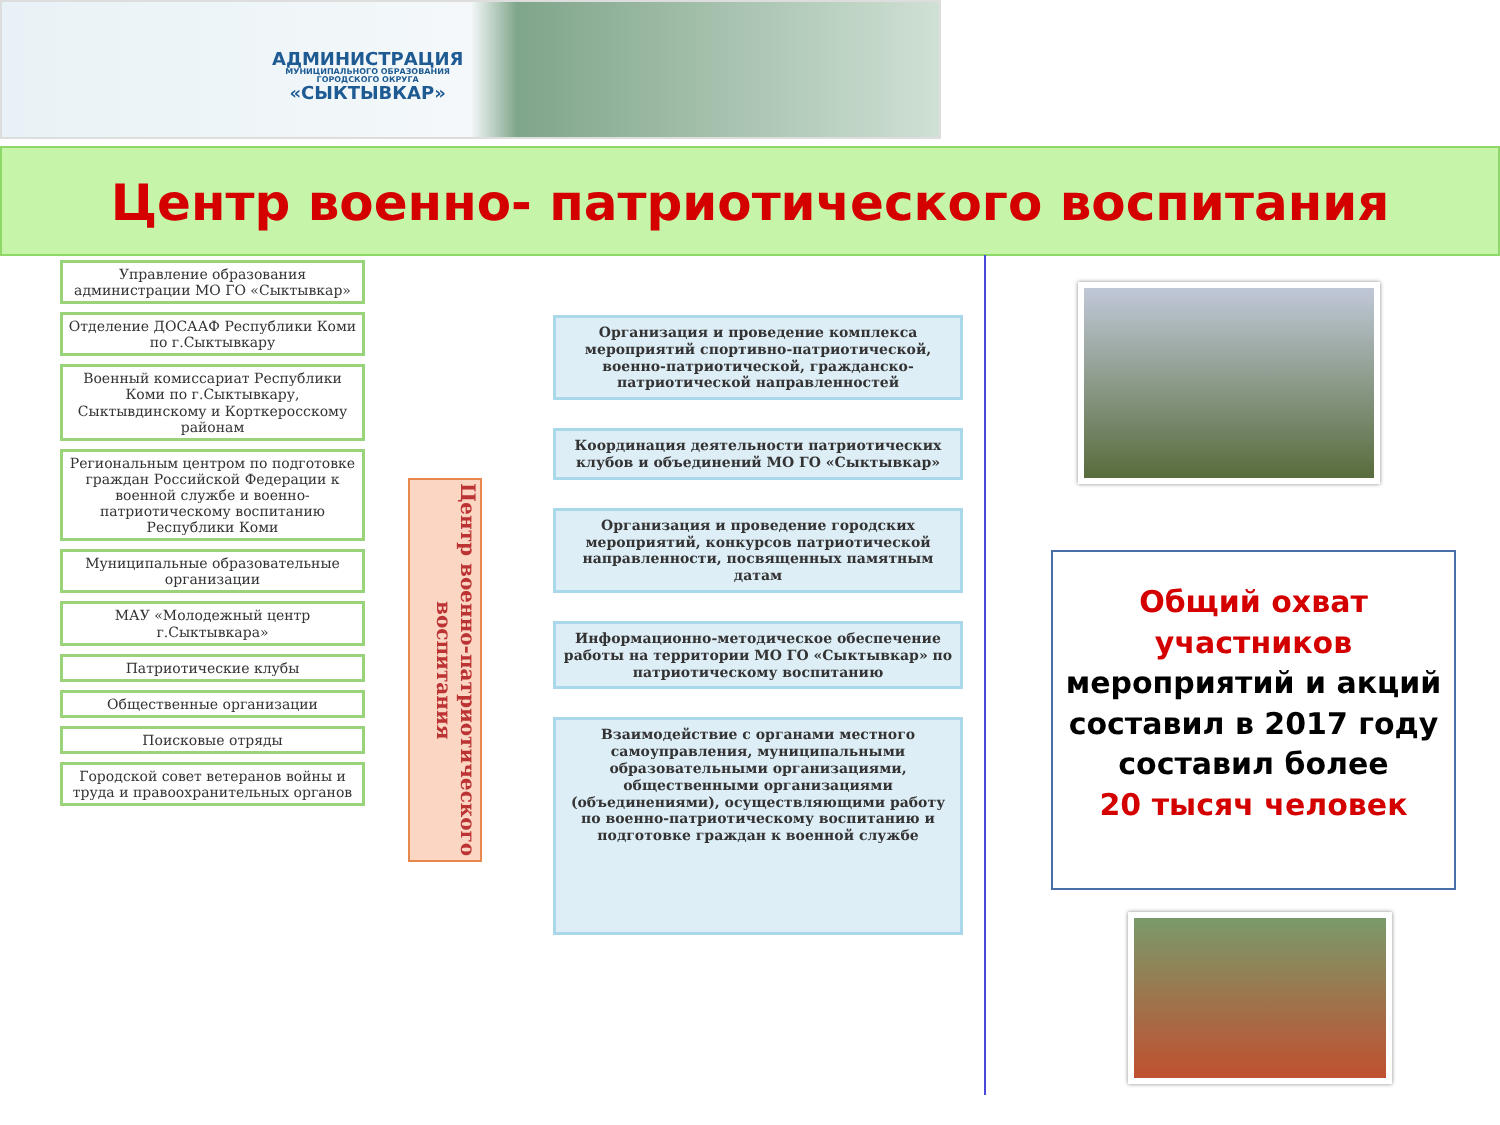АДМИНИСТРАЦИЯ
МУНИЦИПАЛЬНОГО ОБРАЗОВАНИЯ
ГОРОДСКОГО ОКРУГА
«СЫКТЫВКАР»
Центр военно- патриотического воспитания
Управление образования администрации МО ГО «Сыктывкар»
Отделение ДОСААФ Республики Коми по г.Сыктывкару
Военный комиссариат Республики Коми по г.Сыктывкару, Сыктывдинскому и Корткеросскому районам
Региональным центром по подготовке граждан Российской Федерации к военной службе и военно-патриотическому воспитанию Республики Коми
Муниципальные образовательные организации
МАУ «Молодежный центр г.Сыктывкара»
Патриотические клубы
Общественные организации
Поисковые отряды
Городской совет ветеранов войны и труда и правоохранительных органов
Центр военно-патриотического воспитания
Организация и проведение комплекса мероприятий спортивно-патриотической, военно-патриотической, гражданско-патриотической направленностей
Координация деятельности патриотических клубов и объединений МО ГО «Сыктывкар»
Организация и проведение городских мероприятий, конкурсов патриотической направленности, посвященных памятным датам
Информационно-методическое обеспечение работы на территории МО ГО «Сыктывкар» по патриотическому воспитанию
Взаимодействие с органами местного самоуправления, муниципальными образовательными организациями, общественными организациями (объединениями), осуществляющими работу по военно-патриотическому воспитанию и подготовке граждан к военной службе
Общий охват участников
мероприятий и акций составил в 2017 году составил более
20 тысяч человек